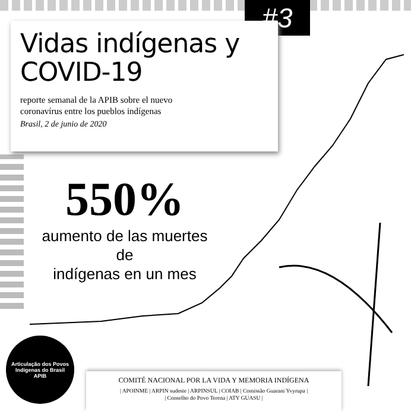#3
Vidas indígenas y
COVID-19
reporte semanal de la APIB sobre el nuevo
coronavírus entre los pueblos indígenas
Brasil, 2 de junio de 2020
550%
aumento de las muertes de
indígenas en un mes
Articulação dos Povos Indígenas do Brasil
APIB
COMITÉ NACIONAL POR LA VIDA Y MEMORIA INDÍGENA
| APOINME | ARPIN sudeste | ARPINSUL | COIAB | Comissão Guarani Yvyrupa |
| Conselho do Povo Terena | ATY GUASU |